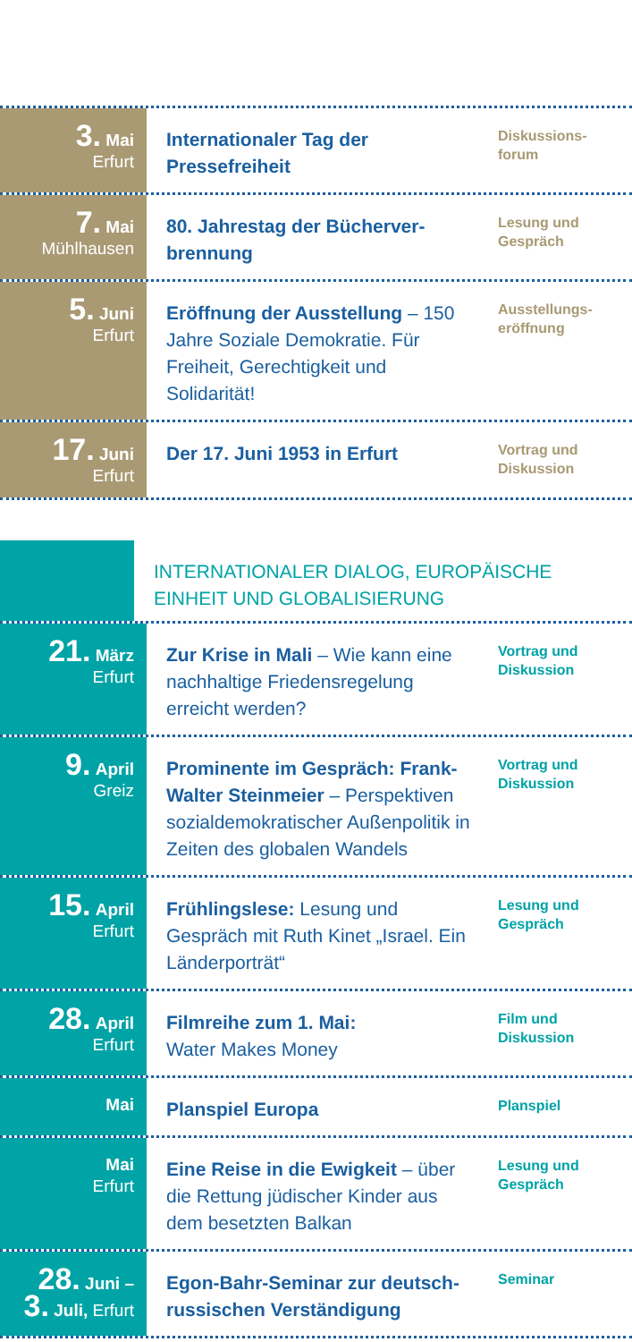3. Mai
Erfurt
Internationaler Tag der Pressefreiheit
Diskussions-
forum
7. Mai
Mühlhausen
80. Jahrestag der Bücherver-brennung
Lesung und
Gespräch
5. Juni
Erfurt
Eröffnung der Ausstellung – 150 Jahre Soziale Demokratie. Für Freiheit, Gerechtigkeit und Solidarität!
Ausstellungs-
eröffnung
17. Juni
Erfurt
Der 17. Juni 1953 in Erfurt
Vortrag und
Diskussion
INTERNATIONALER DIALOG, EUROPÄISCHE EINHEIT UND GLOBALISIERUNG
21. März
Erfurt
Zur Krise in Mali – Wie kann eine nachhaltige Friedensregelung erreicht werden?
Vortrag und
Diskussion
9. April
Greiz
Prominente im Gespräch: Frank-Walter Steinmeier – Perspektiven sozialdemokratischer Außenpolitik in Zeiten des globalen Wandels
Vortrag und
Diskussion
15. April
Erfurt
Frühlingslese: Lesung und Gespräch mit Ruth Kinet „Israel. Ein Länderporträt“
Lesung und
Gespräch
28. April
Erfurt
Filmreihe zum 1. Mai:
Water Makes Money
Film und
Diskussion
Mai
Planspiel Europa
Planspiel
Mai
Erfurt
Eine Reise in die Ewigkeit – über die Rettung jüdischer Kinder aus dem besetzten Balkan
Lesung und
Gespräch
28. Juni –
3. Juli, Erfurt
Egon-Bahr-Seminar zur deutsch-russischen Verständigung
Seminar